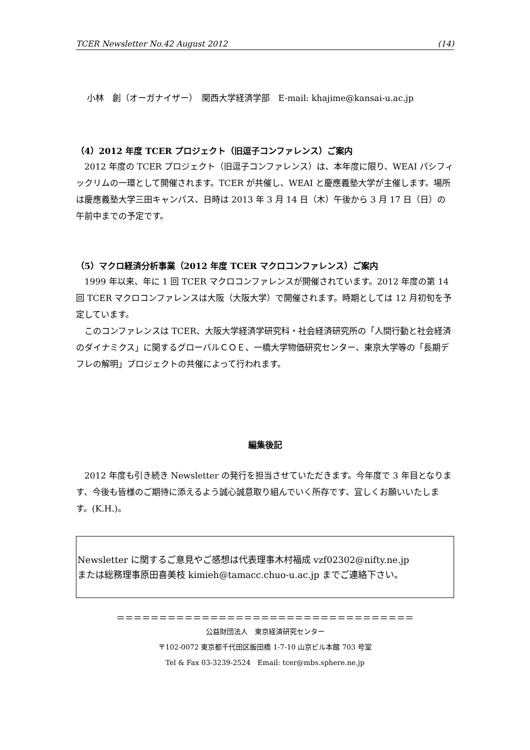TCER Newsletter No.42 August 2012 (14)
小林　創（オーガナイザー）　関西大学経済学部　E-mail: khajime@kansai-u.ac.jp
（4）2012 年度 TCER プロジェクト（旧逗子コンファレンス）ご案内
2012 年度の TCER プロジェクト（旧逗子コンファレンス）は、本年度に限り、WEAI パシフィックリムの一環として開催されます。TCER が共催し、WEAI と慶應義塾大学が主催します。場所は慶應義塾大学三田キャンパス、日時は 2013 年 3 月 14 日（木）午後から 3 月 17 日（日）の午前中までの予定です。
（5）マクロ経済分析事業（2012 年度 TCER マクロコンファレンス）ご案内
1999 年以来、年に 1 回 TCER マクロコンファレンスが開催されています。2012 年度の第 14 回 TCER マクロコンファレンスは大阪（大阪大学）で開催されます。時期としては 12 月初旬を予定しています。
このコンファレンスは TCER、大阪大学経済学研究科・社会経済研究所の「人間行動と社会経済のダイナミクス」に関するグローバルＣＯＥ、一橋大学物価研究センター、東京大学等の「長期デフレの解明」プロジェクトの共催によって行われます。
編集後記
2012 年度も引き続き Newsletter の発行を担当させていただきます。今年度で 3 年目となります、今後も皆様のご期待に添えるよう誠心誠意取り組んでいく所存です、宜しくお願いいたします。(K.H.)。
Newsletter に関するご意見やご感想は代表理事木村福成 vzf02302@nifty.ne.jp
または総務理事原田喜美枝 kimieh@tamacc.chuo-u.ac.jp までご連絡下さい。
＝＝＝＝＝＝＝＝＝＝＝＝＝＝＝＝＝＝＝＝＝＝＝＝＝＝＝＝＝＝＝＝＝＝＝
公益財団法人　東京経済研究センター
〒102-0072 東京都千代田区飯田橋 1-7-10 山京ビル本館 703 号室
Tel & Fax 03-3239-2524　Email: tcer@mbs.sphere.ne.jp